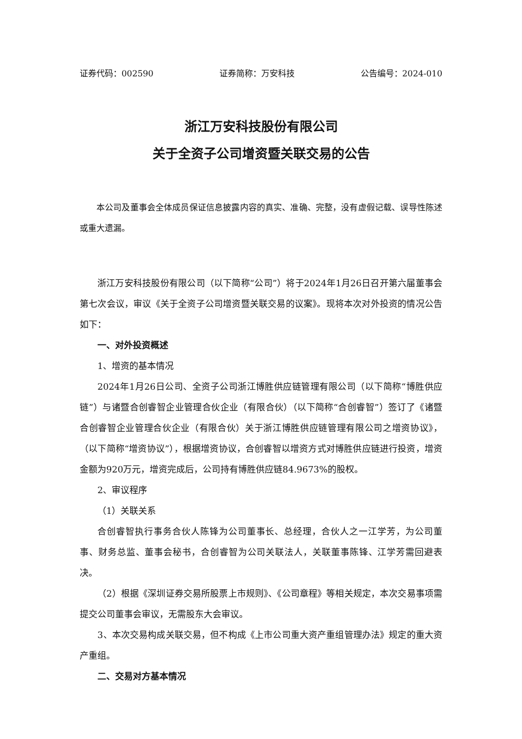证券代码：002590 证券简称：万安科技 公告编号：2024-010
浙江万安科技股份有限公司
关于全资子公司增资暨关联交易的公告
本公司及董事会全体成员保证信息披露内容的真实、准确、完整，没有虚假记载、误导性陈述或重大遗漏。
浙江万安科技股份有限公司（以下简称“公司”）将于2024年1月26日召开第六届董事会第七次会议，审议《关于全资子公司增资暨关联交易的议案》。现将本次对外投资的情况公告如下：
一、对外投资概述
1、增资的基本情况
2024年1月26日公司、全资子公司浙江博胜供应链管理有限公司（以下简称“博胜供应链”）与诸暨合创睿智企业管理合伙企业（有限合伙）（以下简称“合创睿智”）签订了《诸暨合创睿智企业管理合伙企业（有限合伙）关于浙江博胜供应链管理有限公司之增资协议》，（以下简称“增资协议”），根据增资协议，合创睿智以增资方式对博胜供应链进行投资，增资金额为920万元，增资完成后，公司持有博胜供应链84.9673%的股权。
2、审议程序
（1）关联关系
合创睿智执行事务合伙人陈锋为公司董事长、总经理，合伙人之一江学芳，为公司董事、财务总监、董事会秘书，合创睿智为公司关联法人，关联董事陈锋、江学芳需回避表决。
（2）根据《深圳证券交易所股票上市规则》、《公司章程》等相关规定，本次交易事项需提交公司董事会审议，无需股东大会审议。
3、本次交易构成关联交易，但不构成《上市公司重大资产重组管理办法》规定的重大资产重组。
二、交易对方基本情况